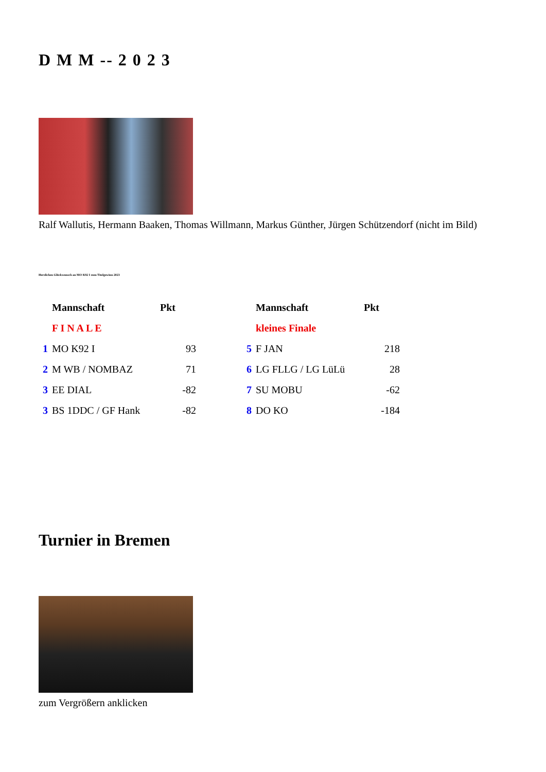D M M -- 2 0 2 3
Ralf Wallutis, Hermann Baaken, Thomas Willmann, Markus Günther, Jürgen Schützendorf (nicht im Bild)
Herzlichen Glückwunsch an MO K92 I zum Titelgewinn 2023
| | Mannschaft | Pkt | | | Mannschaft | Pkt |
| | F I N A L E | | | | kleines Finale | |
| 1 | MO K92 I | 93 | | 5 | F JAN | 218 |
| 2 | M WB / NOMBAZ | 71 | | 6 | LG FLLG / LG LüLü | 28 |
| 3 | EE DIAL | -82 | | 7 | SU MOBU | -62 |
| 3 | BS 1DDC / GF Hank | -82 | | 8 | DO KO | -184 |
Turnier in Bremen
zum Vergrößern anklicken